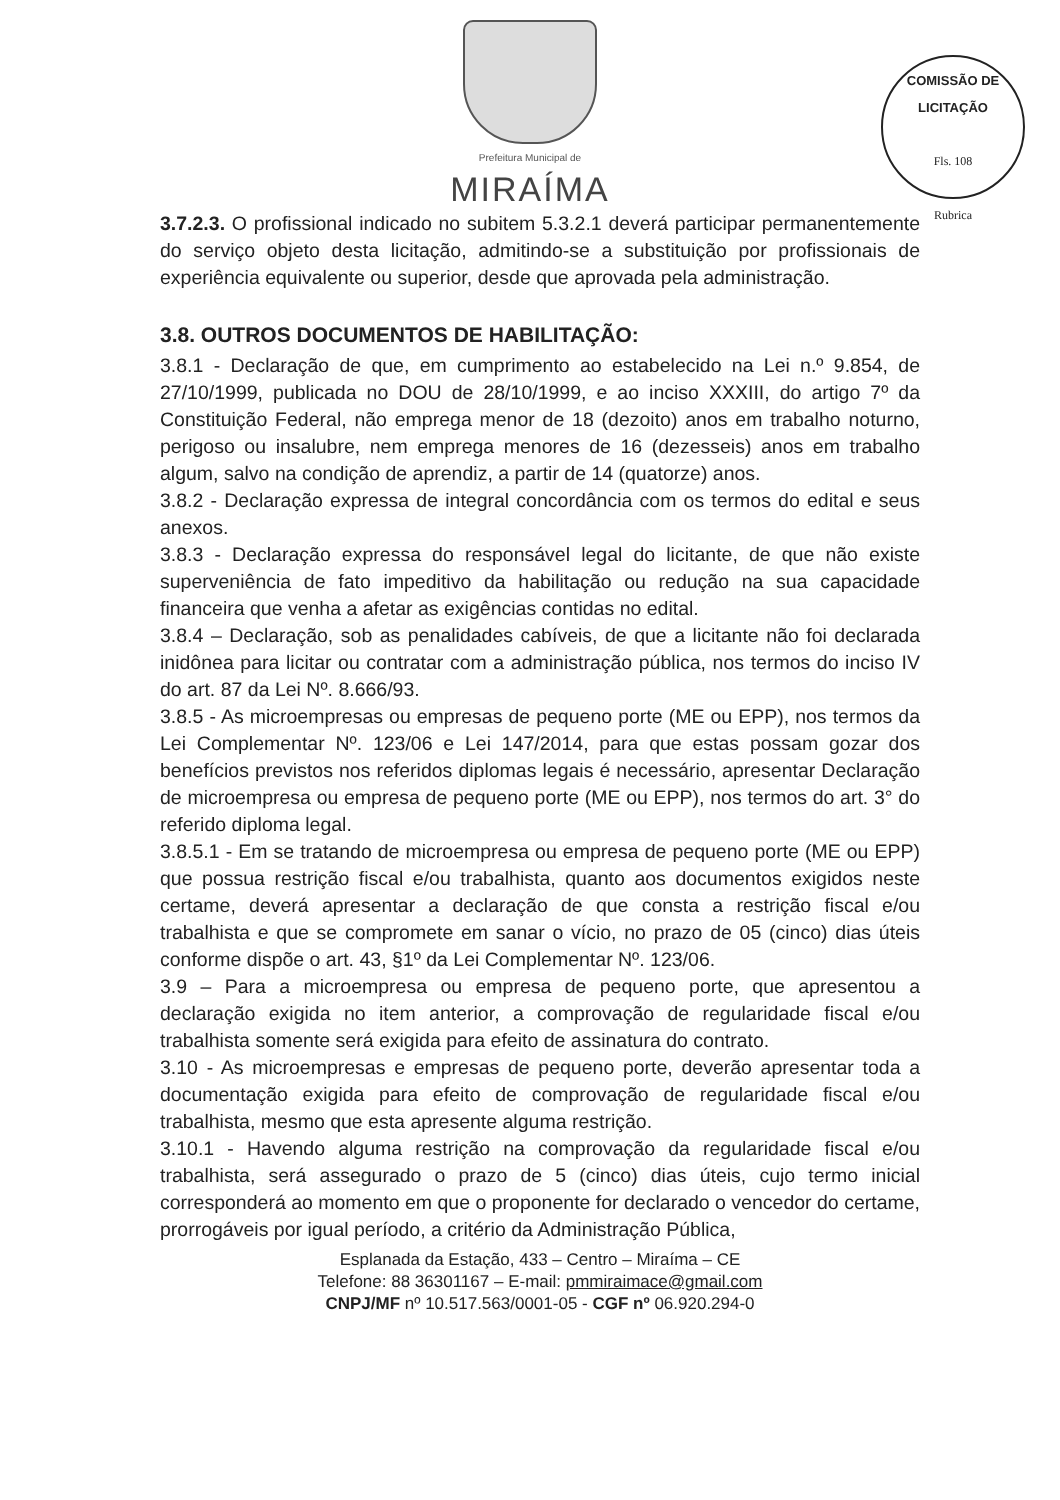Prefeitura Municipal de
MIRAÍMA
COMISSÃO DE LICITAÇÃO
Fls. 108
Rubrica
3.7.2.3. O profissional indicado no subitem 5.3.2.1 deverá participar permanentemente do serviço objeto desta licitação, admitindo-se a substituição por profissionais de experiência equivalente ou superior, desde que aprovada pela administração.
3.8. OUTROS DOCUMENTOS DE HABILITAÇÃO:
3.8.1 - Declaração de que, em cumprimento ao estabelecido na Lei n.º 9.854, de 27/10/1999, publicada no DOU de 28/10/1999, e ao inciso XXXIII, do artigo 7º da Constituição Federal, não emprega menor de 18 (dezoito) anos em trabalho noturno, perigoso ou insalubre, nem emprega menores de 16 (dezesseis) anos em trabalho algum, salvo na condição de aprendiz, a partir de 14 (quatorze) anos.
3.8.2 - Declaração expressa de integral concordância com os termos do edital e seus anexos.
3.8.3 - Declaração expressa do responsável legal do licitante, de que não existe superveniência de fato impeditivo da habilitação ou redução na sua capacidade financeira que venha a afetar as exigências contidas no edital.
3.8.4 – Declaração, sob as penalidades cabíveis, de que a licitante não foi declarada inidônea para licitar ou contratar com a administração pública, nos termos do inciso IV do art. 87 da Lei Nº. 8.666/93.
3.8.5 - As microempresas ou empresas de pequeno porte (ME ou EPP), nos termos da Lei Complementar Nº. 123/06 e Lei 147/2014, para que estas possam gozar dos benefícios previstos nos referidos diplomas legais é necessário, apresentar Declaração de microempresa ou empresa de pequeno porte (ME ou EPP), nos termos do art. 3° do referido diploma legal.
3.8.5.1 - Em se tratando de microempresa ou empresa de pequeno porte (ME ou EPP) que possua restrição fiscal e/ou trabalhista, quanto aos documentos exigidos neste certame, deverá apresentar a declaração de que consta a restrição fiscal e/ou trabalhista e que se compromete em sanar o vício, no prazo de 05 (cinco) dias úteis conforme dispõe o art. 43, §1º da Lei Complementar Nº. 123/06.
3.9 – Para a microempresa ou empresa de pequeno porte, que apresentou a declaração exigida no item anterior, a comprovação de regularidade fiscal e/ou trabalhista somente será exigida para efeito de assinatura do contrato.
3.10 - As microempresas e empresas de pequeno porte, deverão apresentar toda a documentação exigida para efeito de comprovação de regularidade fiscal e/ou trabalhista, mesmo que esta apresente alguma restrição.
3.10.1 - Havendo alguma restrição na comprovação da regularidade fiscal e/ou trabalhista, será assegurado o prazo de 5 (cinco) dias úteis, cujo termo inicial corresponderá ao momento em que o proponente for declarado o vencedor do certame, prorrogáveis por igual período, a critério da Administração Pública,
Esplanada da Estação, 433 – Centro – Miraíma – CE
Telefone: 88 36301167 – E-mail: pmmiraimace@gmail.com
CNPJ/MF nº 10.517.563/0001-05 - CGF nº 06.920.294-0